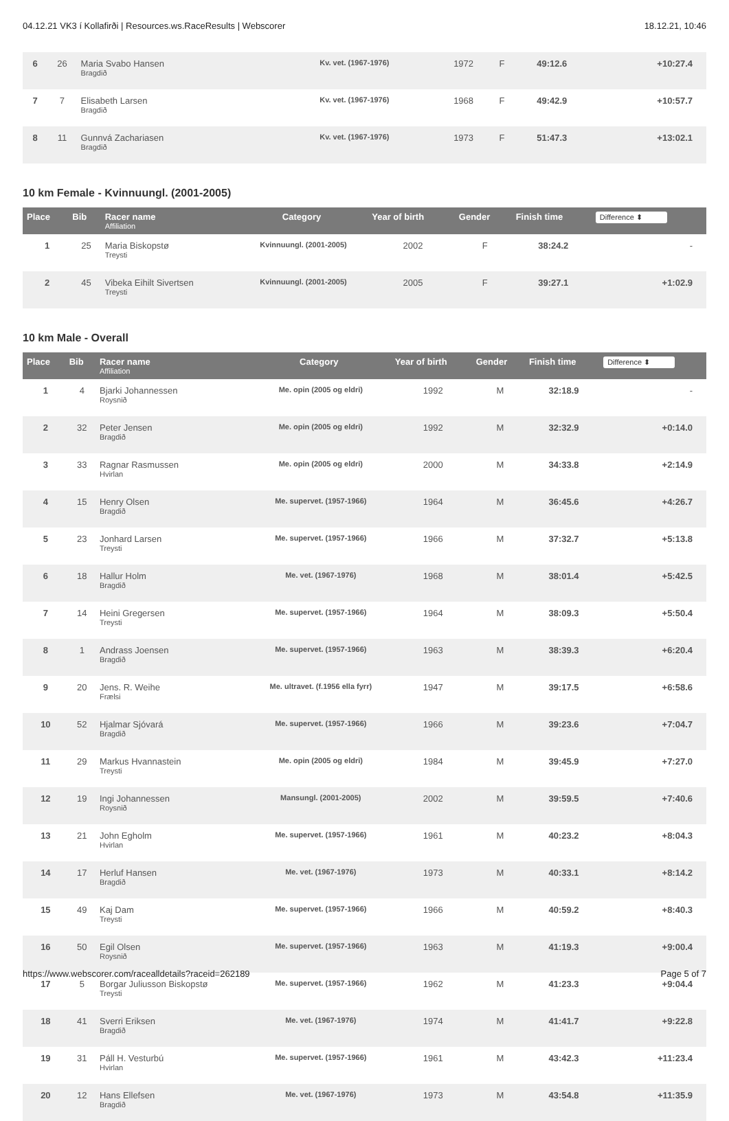04.12.21 VK3 í Kollafirði | Resources.ws.RaceResults | Webscorer 18.12.21, 10:46
| 6 | 26 | Maria Svabo Hansen Bragdið | Kv. vet. (1967-1976) | 1972 | F | 49:12.6 | +10:27.4 |
| 7 | 7 | Elisabeth Larsen Bragdið | Kv. vet. (1967-1976) | 1968 | F | 49:42.9 | +10:57.7 |
| 8 | 11 | Gunnvá Zachariasen Bragdið | Kv. vet. (1967-1976) | 1973 | F | 51:47.3 | +13:02.1 |
10 km Female - Kvinnuungl. (2001-2005)
| Place | Bib | Racer name Affiliation | Category | Year of birth | Gender | Finish time | Difference ⬍ |
| --- | --- | --- | --- | --- | --- | --- | --- |
| 1 | 25 | Maria Biskopstø Treysti | Kvinnuungl. (2001-2005) | 2002 | F | 38:24.2 | - |
| 2 | 45 | Vibeka Eihilt Sivertsen Treysti | Kvinnuungl. (2001-2005) | 2005 | F | 39:27.1 | +1:02.9 |
10 km Male - Overall
| Place | Bib | Racer name Affiliation | Category | Year of birth | Gender | Finish time | Difference ⬍ |
| --- | --- | --- | --- | --- | --- | --- | --- |
| 1 | 4 | Bjarki Johannessen Roysnið | Me. opin (2005 og eldri) | 1992 | M | 32:18.9 | - |
| 2 | 32 | Peter Jensen Bragdið | Me. opin (2005 og eldri) | 1992 | M | 32:32.9 | +0:14.0 |
| 3 | 33 | Ragnar Rasmussen Hvirlan | Me. opin (2005 og eldri) | 2000 | M | 34:33.8 | +2:14.9 |
| 4 | 15 | Henry Olsen Bragdið | Me. supervet. (1957-1966) | 1964 | M | 36:45.6 | +4:26.7 |
| 5 | 23 | Jonhard Larsen Treysti | Me. supervet. (1957-1966) | 1966 | M | 37:32.7 | +5:13.8 |
| 6 | 18 | Hallur Holm Bragdið | Me. vet. (1967-1976) | 1968 | M | 38:01.4 | +5:42.5 |
| 7 | 14 | Heini Gregersen Treysti | Me. supervet. (1957-1966) | 1964 | M | 38:09.3 | +5:50.4 |
| 8 | 1 | Andrass Joensen Bragdið | Me. supervet. (1957-1966) | 1963 | M | 38:39.3 | +6:20.4 |
| 9 | 20 | Jens. R. Weihe Frælsi | Me. ultravet. (f.1956 ella fyrr) | 1947 | M | 39:17.5 | +6:58.6 |
| 10 | 52 | Hjalmar Sjóvará Bragdið | Me. supervet. (1957-1966) | 1966 | M | 39:23.6 | +7:04.7 |
| 11 | 29 | Markus Hvannastein Treysti | Me. opin (2005 og eldri) | 1984 | M | 39:45.9 | +7:27.0 |
| 12 | 19 | Ingi Johannessen Roysnið | Mansungl. (2001-2005) | 2002 | M | 39:59.5 | +7:40.6 |
| 13 | 21 | John Egholm Hvirlan | Me. supervet. (1957-1966) | 1961 | M | 40:23.2 | +8:04.3 |
| 14 | 17 | Herluf Hansen Bragdið | Me. vet. (1967-1976) | 1973 | M | 40:33.1 | +8:14.2 |
| 15 | 49 | Kaj Dam Treysti | Me. supervet. (1957-1966) | 1966 | M | 40:59.2 | +8:40.3 |
| 16 | 50 | Egil Olsen Roysnið | Me. supervet. (1957-1966) | 1963 | M | 41:19.3 | +9:00.4 |
| 17 | 5 | Borgar Juliusson Biskopstø Treysti | Me. supervet. (1957-1966) | 1962 | M | 41:23.3 | +9:04.4 |
| 18 | 41 | Sverri Eriksen Bragdið | Me. vet. (1967-1976) | 1974 | M | 41:41.7 | +9:22.8 |
| 19 | 31 | Páll H. Vesturbú Hvirlan | Me. supervet. (1957-1966) | 1961 | M | 43:42.3 | +11:23.4 |
| 20 | 12 | Hans Ellefsen Bragdið | Me. vet. (1967-1976) | 1973 | M | 43:54.8 | +11:35.9 |
https://www.webscorer.com/racealldetails?raceid=262189 Page 5 of 7